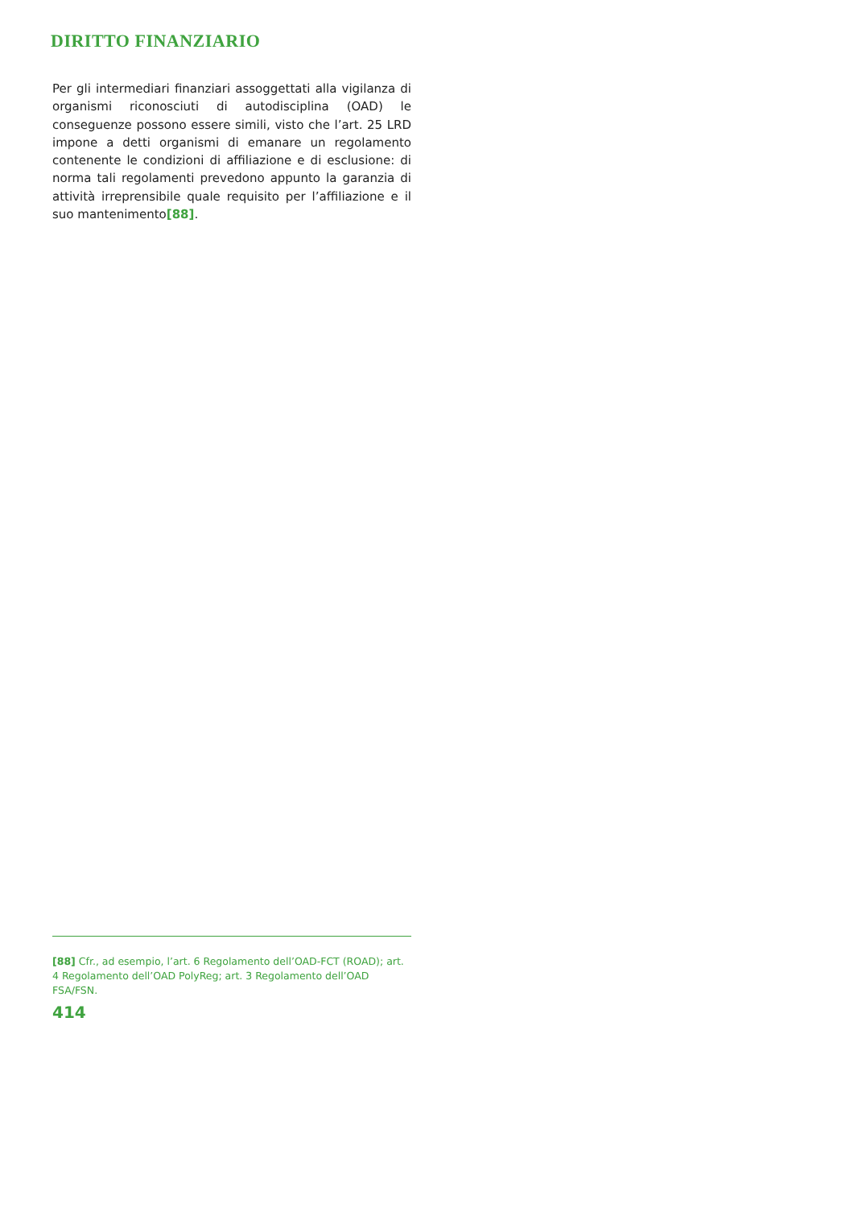DIRITTO FINANZIARIO
Per gli intermediari finanziari assoggettati alla vigilanza di organismi riconosciuti di autodisciplina (OAD) le conseguenze possono essere simili, visto che l’art. 25 LRD impone a detti organismi di emanare un regolamento contenente le condizioni di affiliazione e di esclusione: di norma tali regolamenti prevedono appunto la garanzia di attività irreprensibile quale requisito per l’affiliazione e il suo mantenimento[88].
[88] Cfr., ad esempio, l’art. 6 Regolamento dell’OAD-FCT (ROAD); art. 4 Regolamento dell’OAD PolyReg; art. 3 Regolamento dell’OAD FSA/FSN.
414